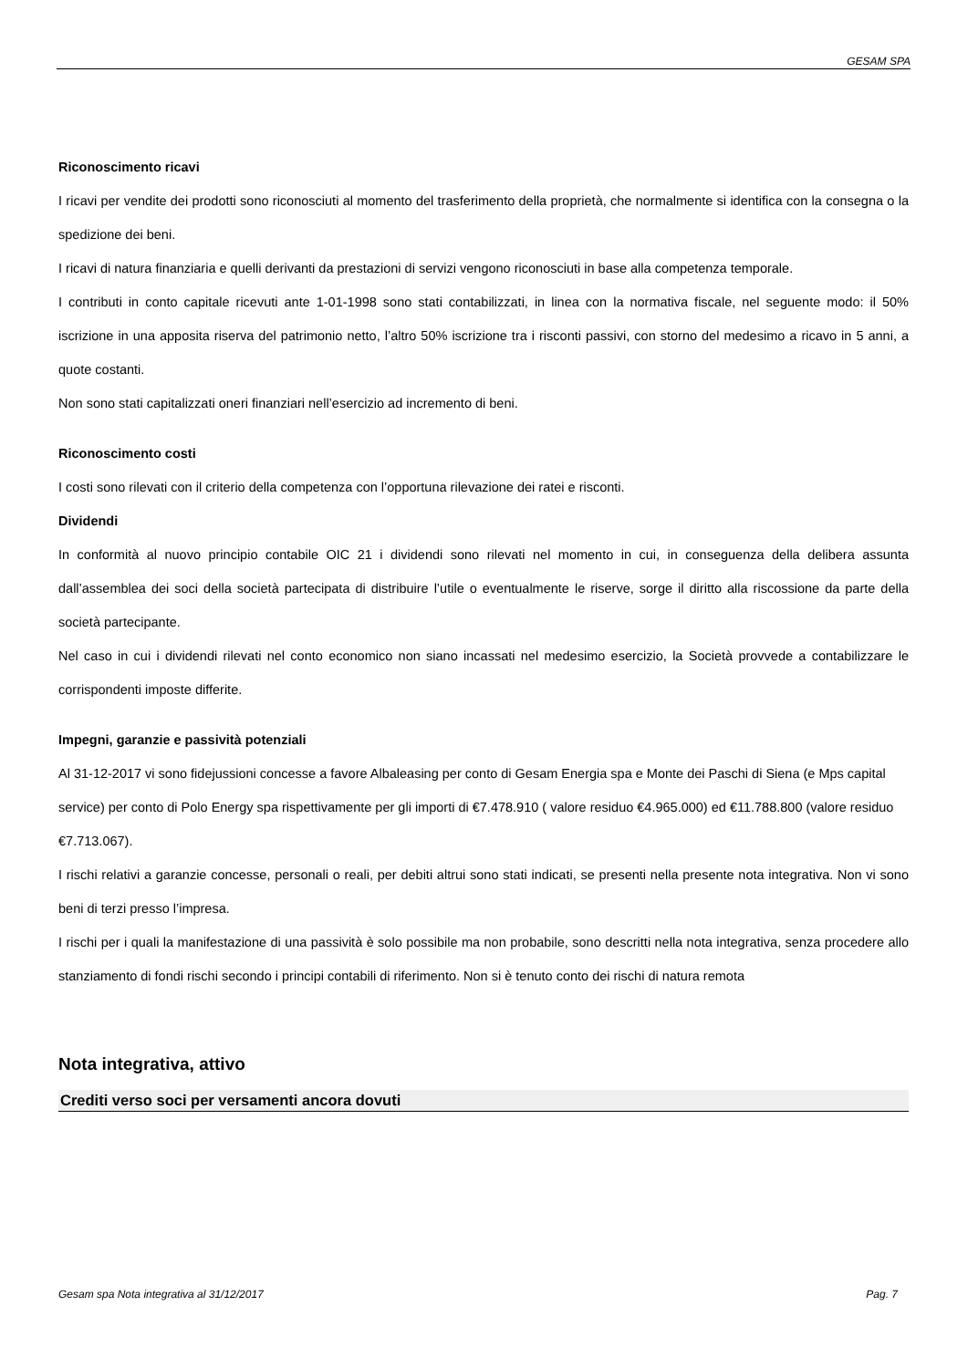GESAM SPA
Riconoscimento ricavi
I ricavi per vendite dei prodotti sono riconosciuti al momento del trasferimento della proprietà, che normalmente si identifica con la consegna o la spedizione dei beni.
I ricavi di natura finanziaria e quelli derivanti da prestazioni di servizi vengono riconosciuti in base alla competenza temporale.
I contributi in conto capitale ricevuti ante 1-01-1998 sono stati contabilizzati, in linea con la normativa fiscale, nel seguente modo: il 50% iscrizione in una apposita riserva del patrimonio netto, l’altro 50% iscrizione tra i risconti passivi, con storno del medesimo a ricavo in 5 anni, a quote costanti.
Non sono stati capitalizzati oneri finanziari nell’esercizio ad incremento di beni.
Riconoscimento costi
I costi sono rilevati con il criterio della competenza con l’opportuna rilevazione dei ratei e risconti.
Dividendi
In conformità al nuovo principio contabile OIC 21 i dividendi sono rilevati nel momento in cui, in conseguenza della delibera assunta dall’assemblea dei soci della società partecipata di distribuire l’utile o eventualmente le riserve, sorge il diritto alla riscossione da parte della società partecipante.
Nel caso in cui i dividendi rilevati nel conto economico non siano incassati nel medesimo esercizio, la Società provvede a contabilizzare le corrispondenti imposte differite.
Impegni, garanzie e passività potenziali
Al 31-12-2017 vi sono fidejussioni concesse a favore Albaleasing per conto di Gesam Energia spa e Monte dei Paschi di Siena (e Mps capital service) per conto di Polo Energy spa rispettivamente per gli importi di €7.478.910 ( valore residuo €4.965.000) ed €11.788.800 (valore residuo €7.713.067).
I rischi relativi a garanzie concesse, personali o reali, per debiti altrui sono stati indicati, se presenti nella presente nota integrativa. Non vi sono beni di terzi presso l’impresa.
I rischi per i quali la manifestazione di una passività è solo possibile ma non probabile, sono descritti nella nota integrativa, senza procedere allo stanziamento di fondi rischi secondo i principi contabili di riferimento. Non si è tenuto conto dei rischi di natura remota
Nota integrativa, attivo
Crediti verso soci per versamenti ancora dovuti
Gesam spa Nota integrativa al 31/12/2017 Pag. 7